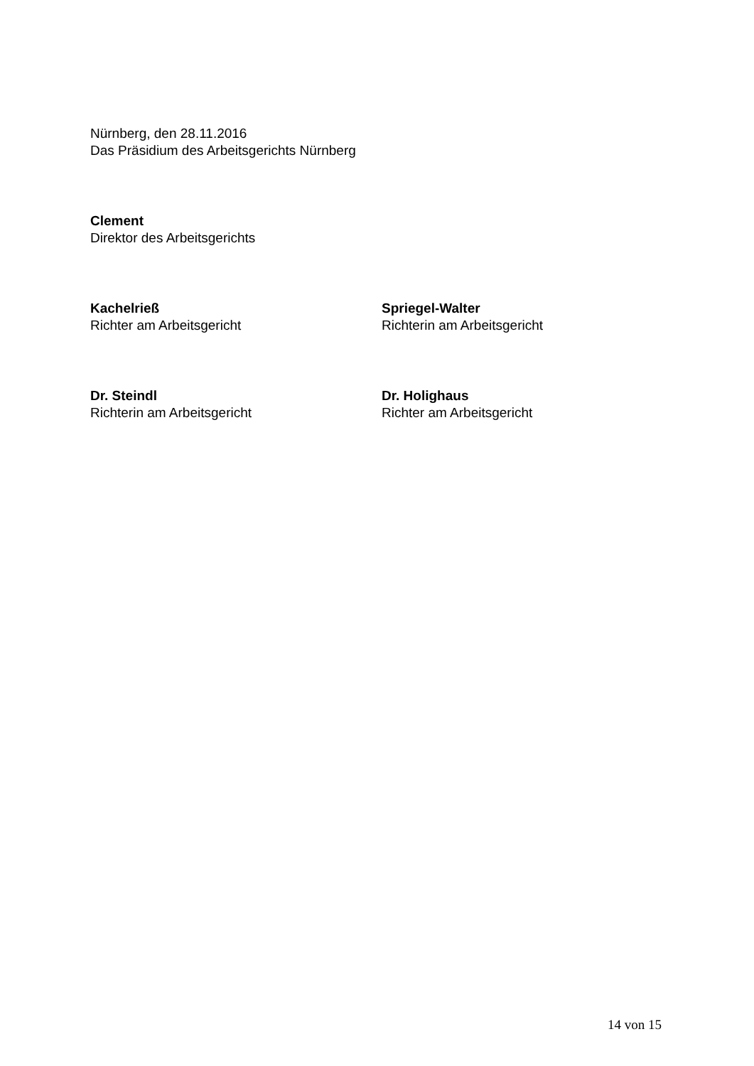Nürnberg, den 28.11.2016
Das Präsidium des Arbeitsgerichts Nürnberg
Clement
Direktor des Arbeitsgerichts
Kachelrieß
Richter am Arbeitsgericht
Spriegel-Walter
Richterin am Arbeitsgericht
Dr. Steindl
Richterin am Arbeitsgericht
Dr. Holighaus
Richter am Arbeitsgericht
14 von 15